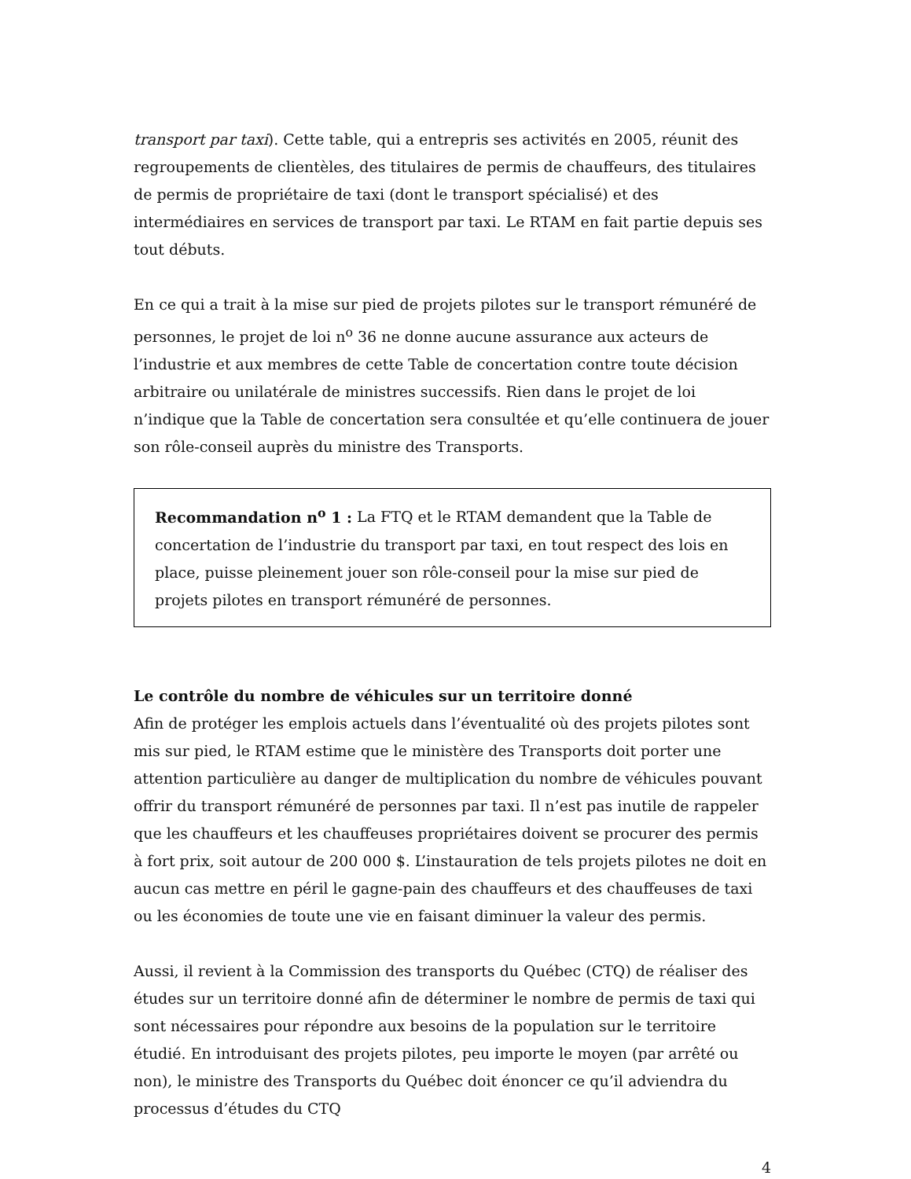transport par taxi). Cette table, qui a entrepris ses activités en 2005, réunit des regroupements de clientèles, des titulaires de permis de chauffeurs, des titulaires de permis de propriétaire de taxi (dont le transport spécialisé) et des intermédiaires en services de transport par taxi. Le RTAM en fait partie depuis ses tout débuts.
En ce qui a trait à la mise sur pied de projets pilotes sur le transport rémunéré de personnes, le projet de loi n<sup>o</sup> 36 ne donne aucune assurance aux acteurs de l’industrie et aux membres de cette Table de concertation contre toute décision arbitraire ou unilatérale de ministres successifs. Rien dans le projet de loi n’indique que la Table de concertation sera consultée et qu’elle continuera de jouer son rôle-conseil auprès du ministre des Transports.
Recommandation n<sup>o</sup> 1 : La FTQ et le RTAM demandent que la Table de concertation de l’industrie du transport par taxi, en tout respect des lois en place, puisse pleinement jouer son rôle-conseil pour la mise sur pied de projets pilotes en transport rémunéré de personnes.
Le contrôle du nombre de véhicules sur un territoire donné
Afin de protéger les emplois actuels dans l’éventualité où des projets pilotes sont mis sur pied, le RTAM estime que le ministère des Transports doit porter une attention particulière au danger de multiplication du nombre de véhicules pouvant offrir du transport rémunéré de personnes par taxi. Il n’est pas inutile de rappeler que les chauffeurs et les chauffeuses propriétaires doivent se procurer des permis à fort prix, soit autour de 200 000 $. L’instauration de tels projets pilotes ne doit en aucun cas mettre en péril le gagne-pain des chauffeurs et des chauffeuses de taxi ou les économies de toute une vie en faisant diminuer la valeur des permis.
Aussi, il revient à la Commission des transports du Québec (CTQ) de réaliser des études sur un territoire donné afin de déterminer le nombre de permis de taxi qui sont nécessaires pour répondre aux besoins de la population sur le territoire étudié. En introduisant des projets pilotes, peu importe le moyen (par arrêté ou non), le ministre des Transports du Québec doit énoncer ce qu’il adviendra du processus d’études du CTQ
4